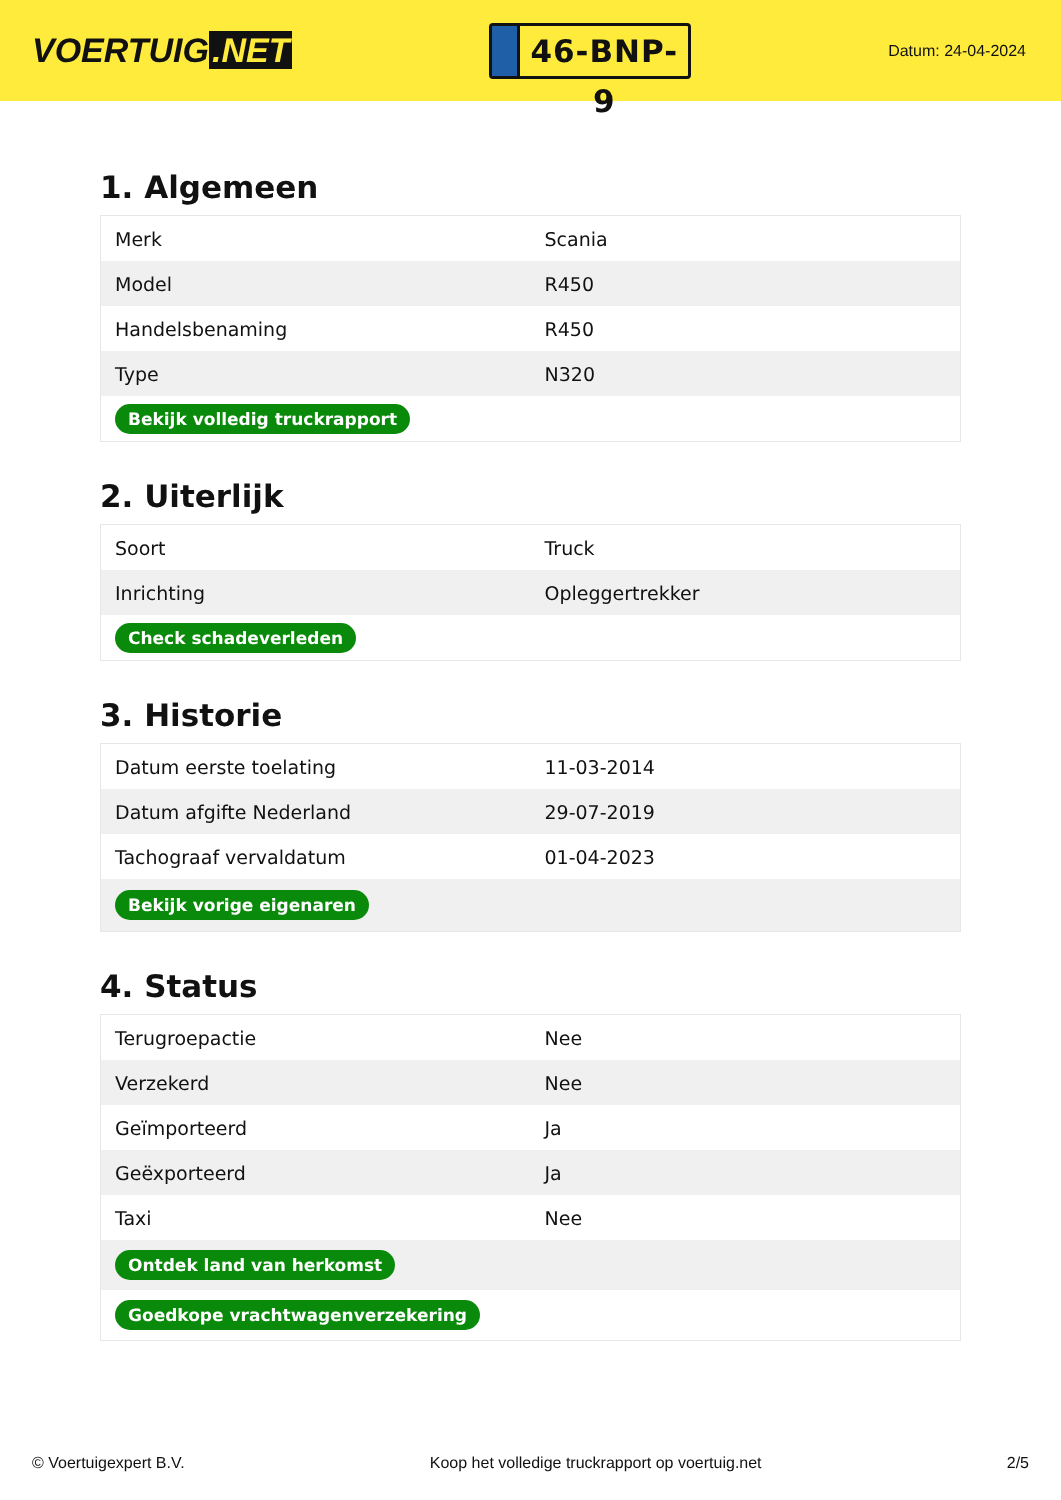VOERTUIG.NET
46-BNP-9
Datum: 24-04-2024
1. Algemeen
| Merk | Scania |
| Model | R450 |
| Handelsbenaming | R450 |
| Type | N320 |
| Bekijk volledig truckrapport | |
2. Uiterlijk
| Soort | Truck |
| Inrichting | Opleggertrekker |
| Check schadeverleden | |
3. Historie
| Datum eerste toelating | 11-03-2014 |
| Datum afgifte Nederland | 29-07-2019 |
| Tachograaf vervaldatum | 01-04-2023 |
| Bekijk vorige eigenaren | |
4. Status
| Terugroepactie | Nee |
| Verzekerd | Nee |
| Geïmporteerd | Ja |
| Geëxporteerd | Ja |
| Taxi | Nee |
| Ontdek land van herkomst | |
| Goedkope vrachtwagenverzekering | |
© Voertuigexpert B.V. Koop het volledige truckrapport op voertuig.net 2/5